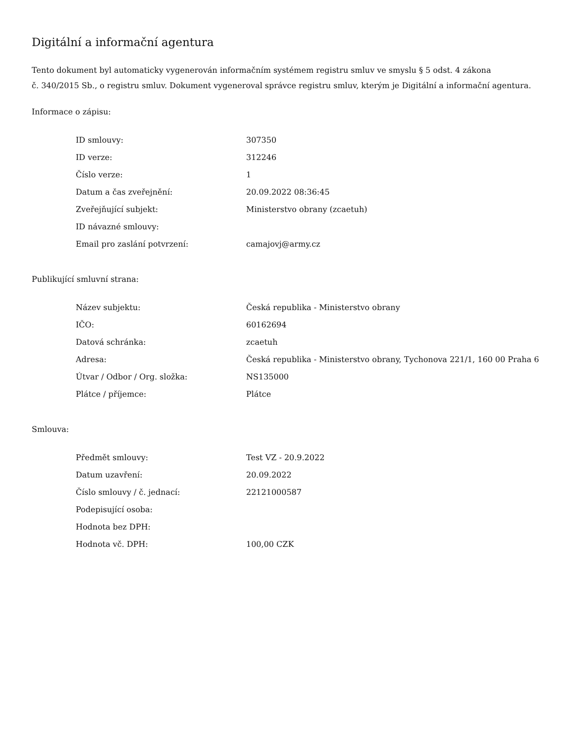Digitální a informační agentura
Tento dokument byl automaticky vygenerován informačním systémem registru smluv ve smyslu § 5 odst. 4 zákona
č. 340/2015 Sb., o registru smluv. Dokument vygeneroval správce registru smluv, kterým je Digitální a informační agentura.
Informace o zápisu:
| ID smlouvy: | 307350 |
| ID verze: | 312246 |
| Číslo verze: | 1 |
| Datum a čas zveřejnění: | 20.09.2022 08:36:45 |
| Zveřejňující subjekt: | Ministerstvo obrany (zcaetuh) |
| ID návazné smlouvy: | |
| Email pro zaslání potvrzení: | camajovj@army.cz |
Publikující smluvní strana:
| Název subjektu: | Česká republika - Ministerstvo obrany |
| IČO: | 60162694 |
| Datová schránka: | zcaetuh |
| Adresa: | Česká republika - Ministerstvo obrany, Tychonova 221/1, 160 00 Praha 6 |
| Útvar / Odbor / Org. složka: | NS135000 |
| Plátce / příjemce: | Plátce |
Smlouva:
| Předmět smlouvy: | Test VZ - 20.9.2022 |
| Datum uzavření: | 20.09.2022 |
| Číslo smlouvy / č. jednací: | 22121000587 |
| Podepisující osoba: | |
| Hodnota bez DPH: | |
| Hodnota vč. DPH: | 100,00 CZK |